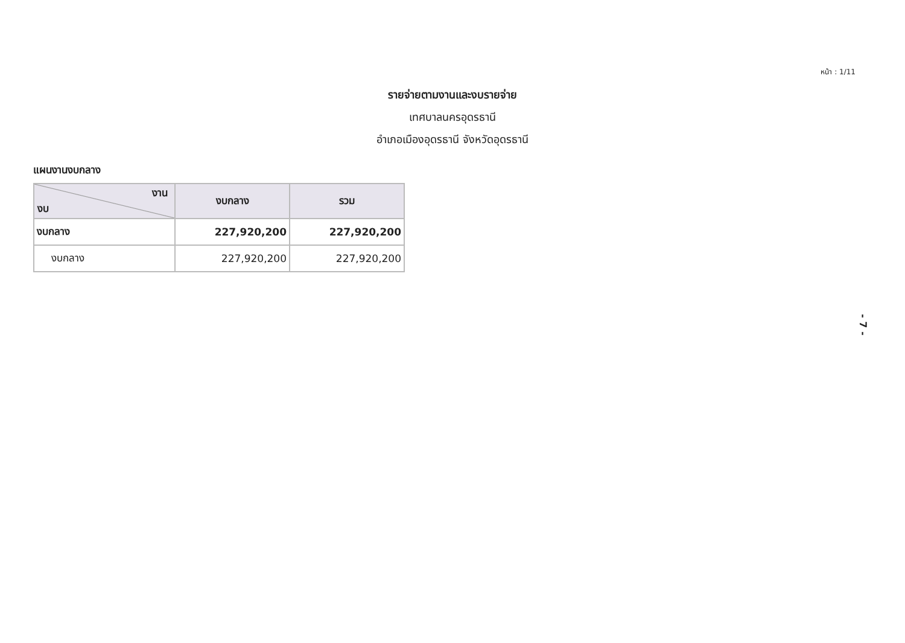หน้า : 1/11
รายจ่ายตามงานและงบรายจ่าย
เทศบาลนครอุดรธานี
อำเภอเมืองอุดรธานี จังหวัดอุดรธานี
แผนงานงบกลาง
| งาน งบ | งบกลาง | รวม |
| --- | --- | --- |
| งบกลาง | 227,920,200 | 227,920,200 |
| งบกลาง | 227,920,200 | 227,920,200 |
- 7 -